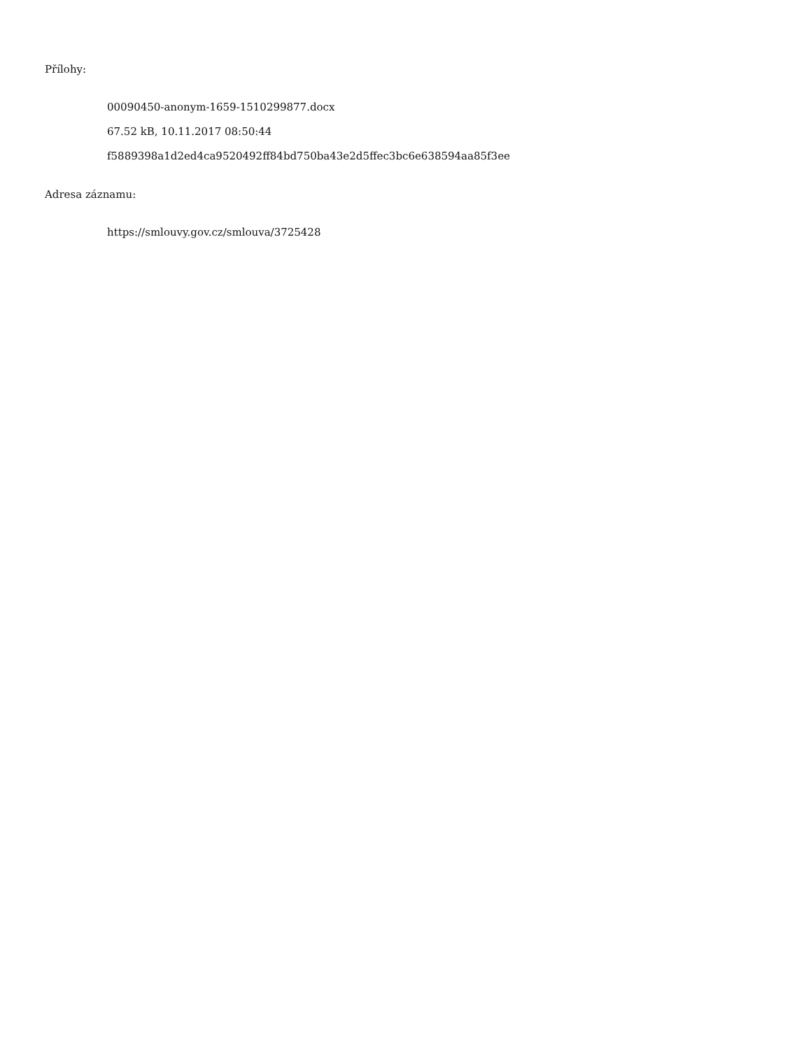Přílohy:
00090450-anonym-1659-1510299877.docx
67.52 kB, 10.11.2017 08:50:44
f5889398a1d2ed4ca9520492ff84bd750ba43e2d5ffec3bc6e638594aa85f3ee
Adresa záznamu:
https://smlouvy.gov.cz/smlouva/3725428